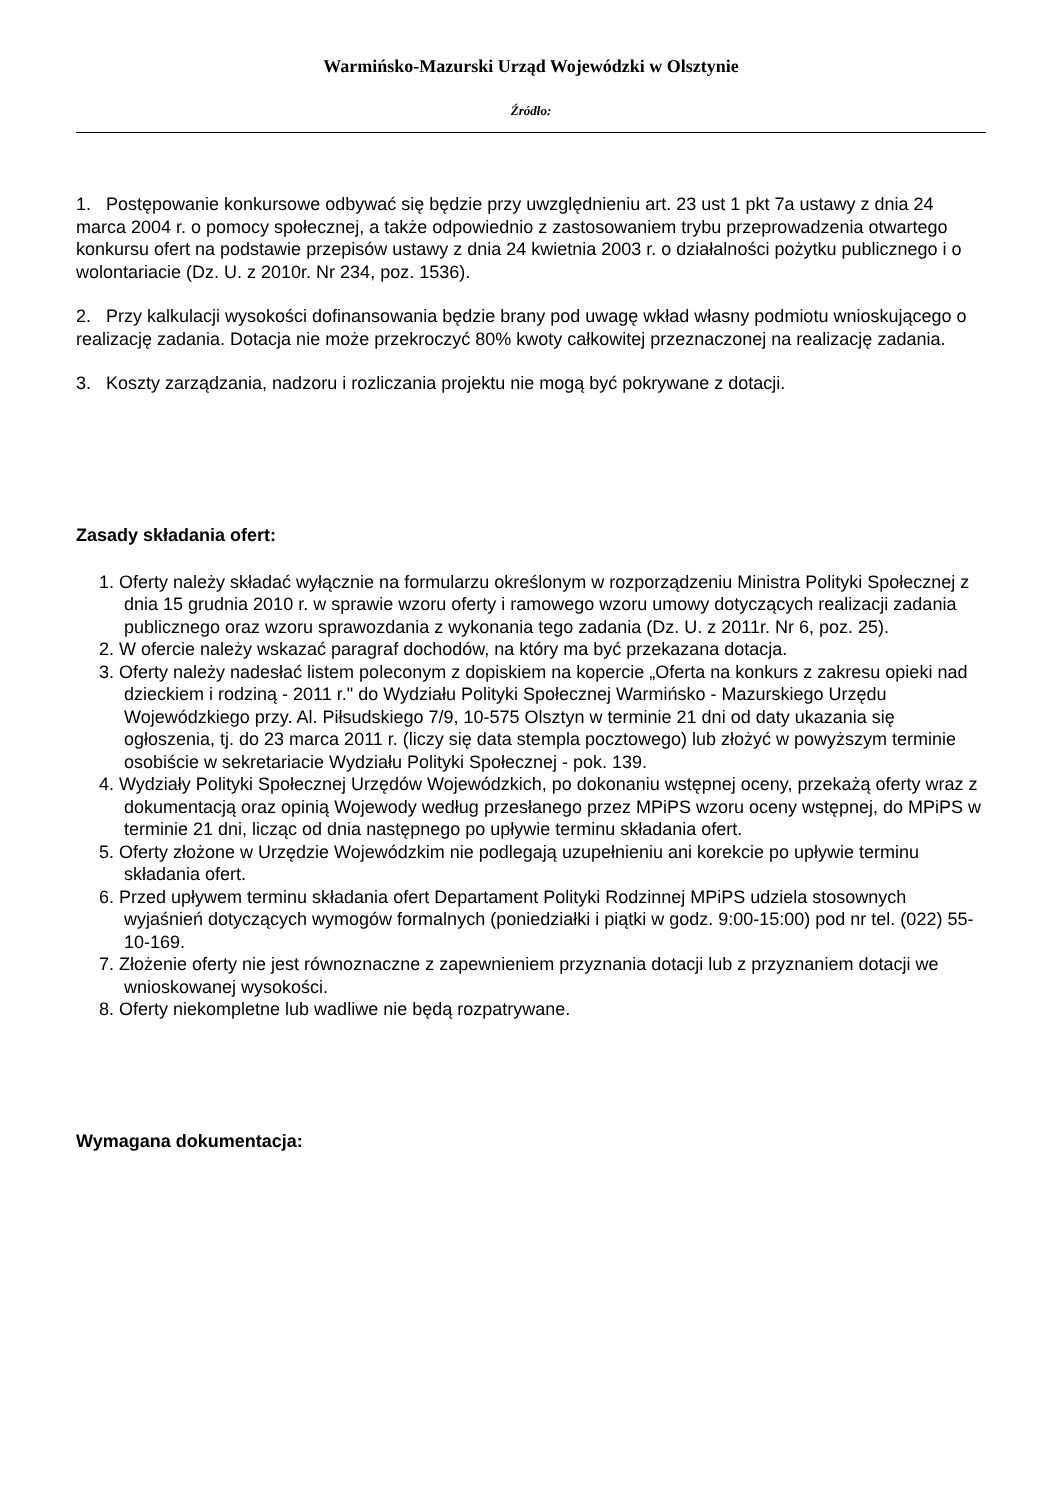Warmińsko-Mazurski Urząd Wojewódzki w Olsztynie
Źródło:
1. Postępowanie konkursowe odbywać się będzie przy uwzględnieniu art. 23 ust 1 pkt 7a ustawy z dnia 24 marca 2004 r. o pomocy społecznej, a także odpowiednio z zastosowaniem trybu przeprowadzenia otwartego konkursu ofert na podstawie przepisów ustawy z dnia 24 kwietnia 2003 r. o działalności pożytku publicznego i o wolontariacie (Dz. U. z 2010r. Nr 234, poz. 1536).
2. Przy kalkulacji wysokości dofinansowania będzie brany pod uwagę wkład własny podmiotu wnioskującego o realizację zadania. Dotacja nie może przekroczyć 80% kwoty całkowitej przeznaczonej na realizację zadania.
3. Koszty zarządzania, nadzoru i rozliczania projektu nie mogą być pokrywane z dotacji.
Zasady składania ofert:
1. Oferty należy składać wyłącznie na formularzu określonym w rozporządzeniu Ministra Polityki Społecznej z dnia 15 grudnia 2010 r. w sprawie wzoru oferty i ramowego wzoru umowy dotyczących realizacji zadania publicznego oraz wzoru sprawozdania z wykonania tego zadania (Dz. U. z 2011r. Nr 6, poz. 25).
2. W ofercie należy wskazać paragraf dochodów, na który ma być przekazana dotacja.
3. Oferty należy nadesłać listem poleconym z dopiskiem na kopercie „Oferta na konkurs z zakresu opieki nad dzieckiem i rodziną - 2011 r." do Wydziału Polityki Społecznej Warmińsko - Mazurskiego Urzędu Wojewódzkiego przy. Al. Piłsudskiego 7/9, 10-575 Olsztyn w terminie 21 dni od daty ukazania się ogłoszenia, tj. do 23 marca 2011 r. (liczy się data stempla pocztowego) lub złożyć w powyższym terminie osobiście w sekretariacie Wydziału Polityki Społecznej - pok. 139.
4. Wydziały Polityki Społecznej Urzędów Wojewódzkich, po dokonaniu wstępnej oceny, przekażą oferty wraz z dokumentacją oraz opinią Wojewody według przesłanego przez MPiPS wzoru oceny wstępnej, do MPiPS w terminie 21 dni, licząc od dnia następnego po upływie terminu składania ofert.
5. Oferty złożone w Urzędzie Wojewódzkim nie podlegają uzupełnieniu ani korekcie po upływie terminu składania ofert.
6. Przed upływem terminu składania ofert Departament Polityki Rodzinnej MPiPS udziela stosownych wyjaśnień dotyczących wymogów formalnych (poniedziałki i piątki w godz. 9:00-15:00) pod nr tel. (022) 55-10-169.
7. Złożenie oferty nie jest równoznaczne z zapewnieniem przyznania dotacji lub z przyznaniem dotacji we wnioskowanej wysokości.
8. Oferty niekompletne lub wadliwe nie będą rozpatrywane.
Wymagana dokumentacja: